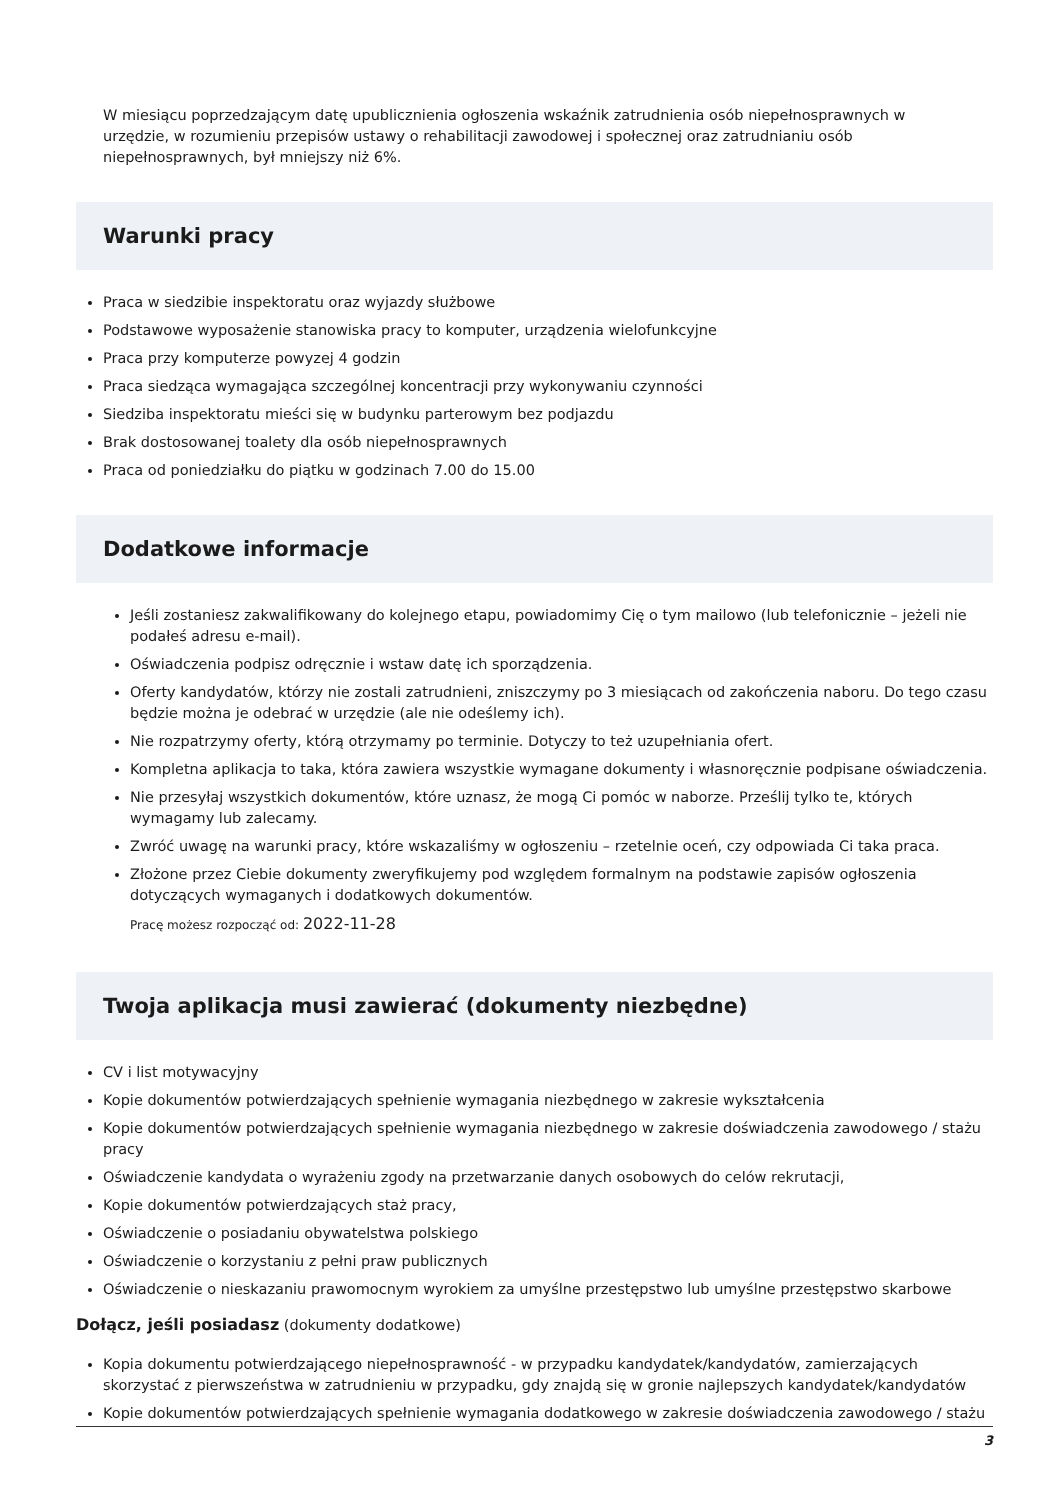W miesiącu poprzedzającym datę upublicznienia ogłoszenia wskaźnik zatrudnienia osób niepełnosprawnych w urzędzie, w rozumieniu przepisów ustawy o rehabilitacji zawodowej i społecznej oraz zatrudnianiu osób niepełnosprawnych, był mniejszy niż 6%.
Warunki pracy
Praca w siedzibie inspektoratu oraz wyjazdy służbowe
Podstawowe wyposażenie stanowiska pracy to komputer, urządzenia wielofunkcyjne
Praca przy komputerze powyzej 4 godzin
Praca siedząca wymagająca szczególnej koncentracji przy wykonywaniu czynności
Siedziba inspektoratu mieści się w budynku parterowym bez podjazdu
Brak dostosowanej toalety dla osób niepełnosprawnych
Praca od poniedziałku do piątku w godzinach 7.00 do 15.00
Dodatkowe informacje
Jeśli zostaniesz zakwalifikowany do kolejnego etapu, powiadomimy Cię o tym mailowo (lub telefonicznie – jeżeli nie podałeś adresu e-mail).
Oświadczenia podpisz odręcznie i wstaw datę ich sporządzenia.
Oferty kandydatów, którzy nie zostali zatrudnieni, zniszczymy po 3 miesiącach od zakończenia naboru. Do tego czasu będzie można je odebrać w urzędzie (ale nie odeślemy ich).
Nie rozpatrzymy oferty, którą otrzymamy po terminie. Dotyczy to też uzupełniania ofert.
Kompletna aplikacja to taka, która zawiera wszystkie wymagane dokumenty i własnoręcznie podpisane oświadczenia.
Nie przesyłaj wszystkich dokumentów, które uznasz, że mogą Ci pomóc w naborze. Prześlij tylko te, których wymagamy lub zalecamy.
Zwróć uwagę na warunki pracy, które wskazaliśmy w ogłoszeniu – rzetelnie oceń, czy odpowiada Ci taka praca.
Złożone przez Ciebie dokumenty zweryfikujemy pod względem formalnym na podstawie zapisów ogłoszenia dotyczących wymaganych i dodatkowych dokumentów.
Pracę możesz rozpocząć od: 2022-11-28
Twoja aplikacja musi zawierać (dokumenty niezbędne)
CV i list motywacyjny
Kopie dokumentów potwierdzających spełnienie wymagania niezbędnego w zakresie wykształcenia
Kopie dokumentów potwierdzających spełnienie wymagania niezbędnego w zakresie doświadczenia zawodowego / stażu pracy
Oświadczenie kandydata o wyrażeniu zgody na przetwarzanie danych osobowych do celów rekrutacji,
Kopie dokumentów potwierdzających staż pracy,
Oświadczenie o posiadaniu obywatelstwa polskiego
Oświadczenie o korzystaniu z pełni praw publicznych
Oświadczenie o nieskazaniu prawomocnym wyrokiem za umyślne przestępstwo lub umyślne przestępstwo skarbowe
Dołącz, jeśli posiadasz (dokumenty dodatkowe)
Kopia dokumentu potwierdzającego niepełnosprawność - w przypadku kandydatek/kandydatów, zamierzających skorzystać z pierwszeństwa w zatrudnieniu w przypadku, gdy znajdą się w gronie najlepszych kandydatek/kandydatów
Kopie dokumentów potwierdzających spełnienie wymagania dodatkowego w zakresie doświadczenia zawodowego / stażu
3